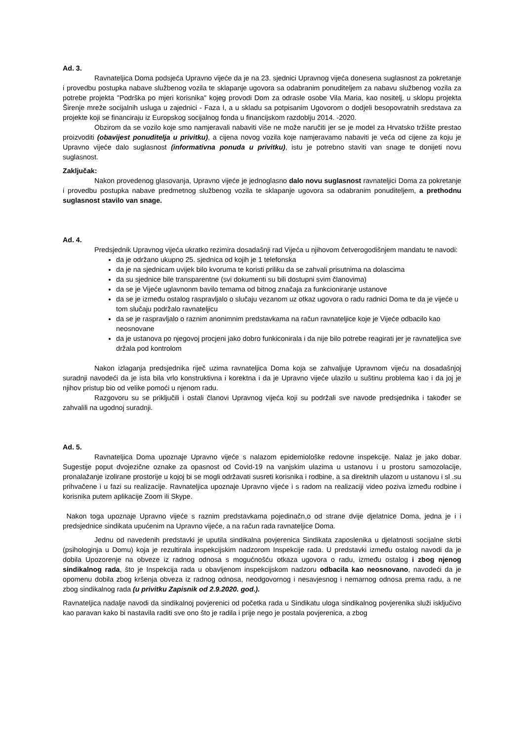Ad. 3.
Ravnateljica Doma podsjeća Upravno vijeće da je na 23. sjednici Upravnog vijeća donesena suglasnost za pokretanje i provedbu postupka nabave službenog vozila te sklapanje ugovora sa odabranim ponuditeljem za nabavu službenog vozila za potrebe projekta "Podrška po mjeri korisnika" kojeg provodi Dom za odrasle osobe Vila Maria, kao nositelj, u sklopu projekta Širenje mreže socijalnih usluga u zajednici - Faza I, a u skladu sa potpisanim Ugovorom o dodjeli besopovratnih sredstava za projekte koji se financiraju iz Europskog socijalnog fonda u financijskom razdoblju 2014. -2020.
Obzirom da se vozilo koje smo namjeravali nabaviti više ne može naručiti jer se je model za Hrvatsko tržište prestao proizvoditi (obavijest ponuditelja u privitku), a cijena novog vozila koje namjeravamo nabaviti je veća od cijene za koju je Upravno vijeće dalo suglasnost (informativna ponuda u privitku), istu je potrebno staviti van snage te donijeti novu suglasnost.
Zaključak:
Nakon provedenog glasovanja, Upravno vijeće je jednoglasno dalo novu suglasnost ravnateljici Doma za pokretanje i provedbu postupka nabave predmetnog službenog vozila te sklapanje ugovora sa odabranim ponuditeljem, a prethodnu suglasnost stavilo van snage.
Ad. 4.
Predsjednik Upravnog vijeća ukratko rezimira dosadašnji rad Vijeća u njihovom četverogodišnjem mandatu te navodi:
da je održano ukupno 25. sjednica od kojih je 1 telefonska
da je na sjednicam uvijek bilo kvoruma te koristi priliku da se zahvali prisutnima na dolascima
da su sjednice bile transparentne (svi dokumenti su bili dostupni svim članovima)
da se je Vijeće uglavnonm bavilo temama od bitnog značaja za funkcioniranje ustanove
da se je između ostalog raspravljalo o slučaju vezanom uz otkaz ugovora o radu radnici Doma te da je vijeće u tom slučaju podržalo ravnateljicu
da se je raspravljalo o raznim anonimnim predstavkama na račun ravnateljice koje je Vijeće odbacilo kao neosnovane
da je ustanova po njegovoj procjeni jako dobro funkiconirala i da nije bilo potrebe reagirati jer je ravnateljica sve držala pod kontrolom
Nakon izlaganja predsjednika riječ uzima ravnateljica Doma koja se zahvaljuje Upravnom vijeću na dosadašnjoj suradnji navodeći da je ista bila vrlo konstruktivna i korektna i da je Upravno vijeće ulazilo u suštinu problema kao i da joj je njihov pristup bio od velike pomoći u njenom radu.
Razgovoru su se priključili i ostali članovi Upravnog vijeća koji su podržali sve navode predsjednika i također se zahvalili na ugodnoj suradnji.
Ad. 5.
Ravnateljica Doma upoznaje Upravno vijeće s nalazom epidemiološke redovne inspekcije. Nalaz je jako dobar. Sugestije poput dvojezične oznake za opasnost od Covid-19 na vanjskim ulazima u ustanovu i u prostoru samozolacije, pronalažanje izolirane prostorije u kojoj bi se mogli održavati susreti korisnika i rodbine, a sa direktnih ulazom u ustanovu i sl .su prihvačene i u fazi su realizacije. Ravnateljica upoznaje Upravno vijeće i s radom na realizaciji video poziva između rodbine i korisnika putem aplikacije Zoom ili Skype.
Nakon toga upoznaje Upravno vijeće s raznim predstavkama pojedinačn,o od strane dvije djelatnice Doma, jedna je i i predsjednice sindikata upućenim na Upravno vijeće, a na račun rada ravnateljice Doma.
Jednu od navedenih predstavki je uputila sindikalna povjerenica Sindikata zaposlenika u djelatnosti socijalne skrbi (psihologinja u Domu) koja je rezultirala inspekcijskim nadzorom Inspekcije rada. U predstavki između ostalog navodi da je dobila Upozorenje na obveze iz radnog odnosa s mogućnošću otkaza ugovora o radu, između ostalog i zbog njenog sindikalnog rada, što je Inspekcija rada u obavljenom inspekcijskom nadzoru odbacila kao neosnovano, navodeći da je opomenu dobila zbog kršenja obveza iz radnog odnosa, neodgovornog i nesavjesnog i nemarnog odnosa prema radu, a ne zbog sindikalnog rada (u privitku Zapisnik od 2.9.2020. god.).
Ravnateljica nadalje navodi da sindikalnoj povjerenici od početka rada u Sindikatu uloga sindikalnog povjerenika služi isključivo kao paravan kako bi nastavila raditi sve ono što je radila i prije nego je postala povjerenica, a zbog